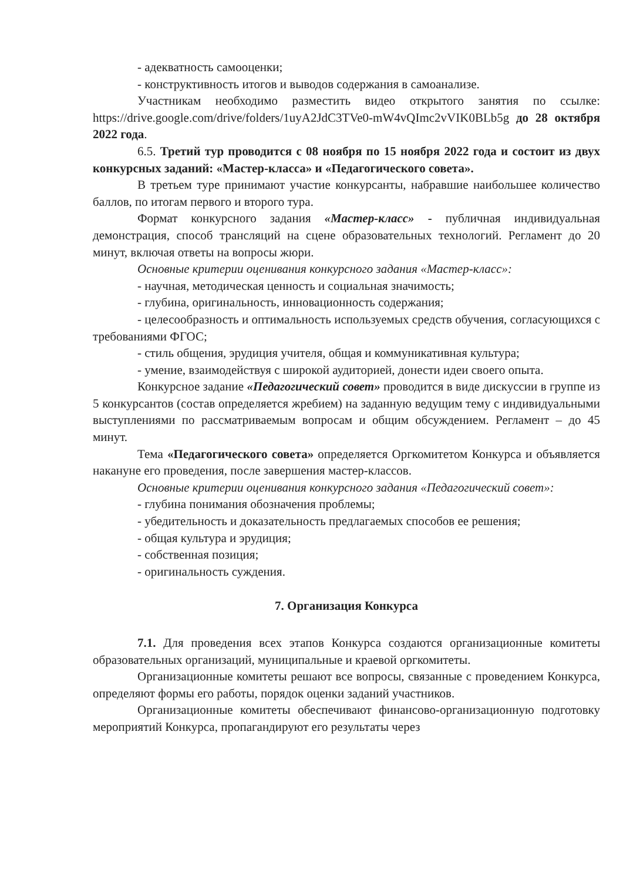- адекватность самооценки;
- конструктивность итогов и выводов содержания в самоанализе.
Участникам необходимо разместить видео открытого занятия по ссылке: https://drive.google.com/drive/folders/1uyA2JdC3TVe0-mW4vQImc2vVIK0BLb5g до 28 октября 2022 года.
6.5. Третий тур проводится с 08 ноября по 15 ноября 2022 года и состоит из двух конкурсных заданий: «Мастер-класса» и «Педагогического совета».
В третьем туре принимают участие конкурсанты, набравшие наибольшее количество баллов, по итогам первого и второго тура.
Формат конкурсного задания «Мастер-класс» - публичная индивидуальная демонстрация, способ трансляций на сцене образовательных технологий. Регламент до 20 минут, включая ответы на вопросы жюри.
Основные критерии оценивания конкурсного задания «Мастер-класс»:
- научная, методическая ценность и социальная значимость;
- глубина, оригинальность, инновационность содержания;
- целесообразность и оптимальность используемых средств обучения, согласующихся с требованиями ФГОС;
- стиль общения, эрудиция учителя, общая и коммуникативная культура;
- умение, взаимодействуя с широкой аудиторией, донести идеи своего опыта.
Конкурсное задание «Педагогический совет» проводится в виде дискуссии в группе из 5 конкурсантов (состав определяется жребием) на заданную ведущим тему с индивидуальными выступлениями по рассматриваемым вопросам и общим обсуждением. Регламент – до 45 минут.
Тема «Педагогического совета» определяется Оргкомитетом Конкурса и объявляется накануне его проведения, после завершения мастер-классов.
Основные критерии оценивания конкурсного задания «Педагогический совет»:
- глубина понимания обозначения проблемы;
- убедительность и доказательность предлагаемых способов ее решения;
- общая культура и эрудиция;
- собственная позиция;
- оригинальность суждения.
7. Организация Конкурса
7.1. Для проведения всех этапов Конкурса создаются организационные комитеты образовательных организаций, муниципальные и краевой оргкомитеты.
Организационные комитеты решают все вопросы, связанные с проведением Конкурса, определяют формы его работы, порядок оценки заданий участников.
Организационные комитеты обеспечивают финансово-организационную подготовку мероприятий Конкурса, пропагандируют его результаты через